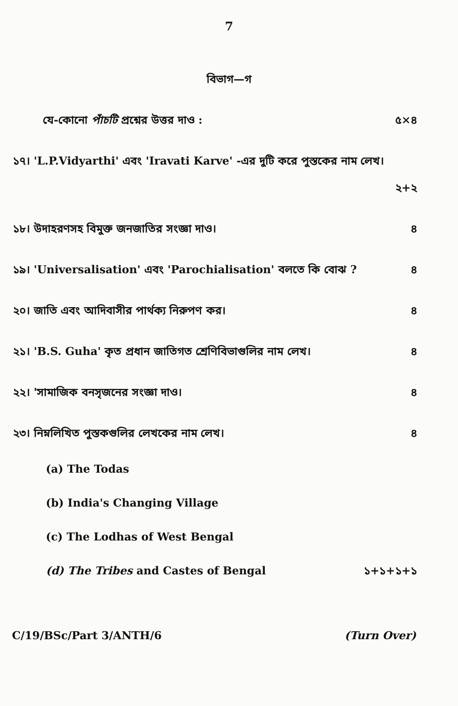7
বিভাগ—গ
যে-কোনো পাঁচটি প্রশ্নের উত্তর দাও : ৫×৪
১৭। 'L.P.Vidyarthi' এবং 'Iravati Karve' -এর দুটি করে পুস্তকের নাম লেখ।
২+২
১৮। উদাহরণসহ বিমুক্ত জনজাতির সংজ্ঞা দাও। ৪
১৯। 'Universalisation' এবং 'Parochialisation' বলতে কি বোঝ ? ৪
২০। জাতি এবং আদিবাসীর পার্থক্য নিরুপণ কর। ৪
২১। 'B.S. Guha' কৃত প্রধান জাতিগত শ্রেণিবিভাগুলির নাম লেখ। ৪
২২। 'সামাজিক বনসৃজনের সংজ্ঞা দাও। ৪
২৩। নিম্নলিখিত পুস্তকগুলির লেখকের নাম লেখ। ৪
(a) The Todas
(b) India's Changing Village
(c) The Lodhas of West Bengal
(d) The Tribes and Castes of Bengal ১+১+১+১
C/19/BSc/Part 3/ANTH/6 (Turn Over)